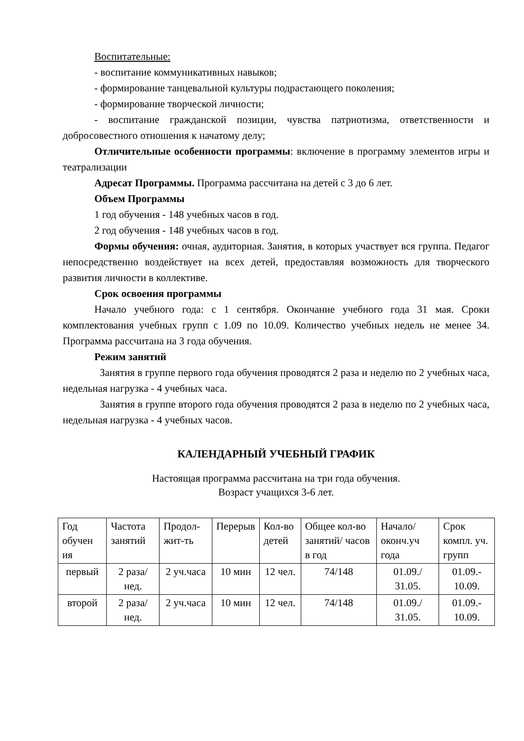Воспитательные:
- воспитание коммуникативных навыков;
- формирование танцевальной культуры подрастающего поколения;
- формирование творческой личности;
- воспитание гражданской позиции, чувства патриотизма, ответственности и добросовестного отношения к начатому делу;
Отличительные особенности программы: включение в программу элементов игры и театрализации
Адресат Программы. Программа рассчитана на детей с 3 до 6 лет.
Объем Программы
1 год обучения - 148 учебных часов в год.
2 год обучения - 148 учебных часов в год.
Формы обучения: очная, аудиторная. Занятия, в которых участвует вся группа. Педагог непосредственно воздействует на всех детей, предоставляя возможность для творческого развития личности в коллективе.
Срок освоения программы
Начало учебного года: с 1 сентября. Окончание учебного года 31 мая. Сроки комплектования учебных групп с 1.09 по 10.09. Количество учебных недель не менее 34. Программа рассчитана на 3 года обучения.
Режим занятий
Занятия в группе первого года обучения проводятся 2 раза и неделю по 2 учебных часа, недельная нагрузка - 4 учебных часа.
Занятия в группе второго года обучения проводятся 2 раза в неделю по 2 учебных часа, недельная нагрузка - 4 учебных часов.
КАЛЕНДАРНЫЙ УЧЕБНЫЙ ГРАФИК
Настоящая программа рассчитана на три года обучения.
Возраст учащихся 3-6 лет.
| Год обучен ия | Частота занятий | Продол-жит-ть | Перерыв | Кол-во детей | Общее кол-во занятий/ часов в год | Начало/ оконч.уч года | Срок компл. уч. групп |
| первый | 2 раза/нед. | 2 уч.часа | 10 мин | 12 чел. | 74/148 | 01.09./ 31.05. | 01.09.- 10.09. |
| второй | 2 раза/нед. | 2 уч.часа | 10 мин | 12 чел. | 74/148 | 01.09./ 31.05. | 01.09.- 10.09. |